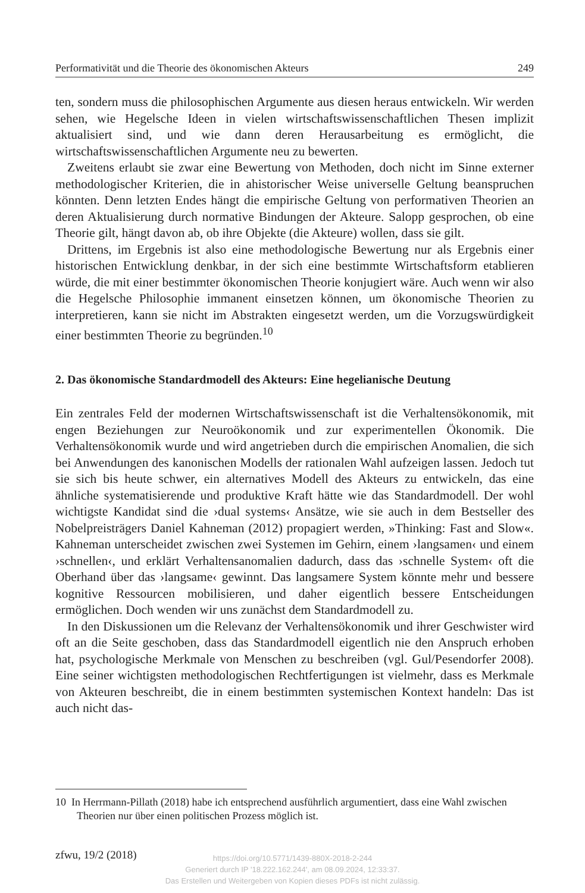Performativität und die Theorie des ökonomischen Akteurs 249
ten, sondern muss die philosophischen Argumente aus diesen heraus entwickeln. Wir werden sehen, wie Hegelsche Ideen in vielen wirtschaftswissenschaftlichen Thesen implizit aktualisiert sind, und wie dann deren Herausarbeitung es ermöglicht, die wirtschaftswissenschaftlichen Argumente neu zu bewerten.
Zweitens erlaubt sie zwar eine Bewertung von Methoden, doch nicht im Sinne externer methodologischer Kriterien, die in ahistorischer Weise universelle Geltung beanspruchen könnten. Denn letzten Endes hängt die empirische Geltung von performativen Theorien an deren Aktualisierung durch normative Bindungen der Akteure. Salopp gesprochen, ob eine Theorie gilt, hängt davon ab, ob ihre Objekte (die Akteure) wollen, dass sie gilt.
Drittens, im Ergebnis ist also eine methodologische Bewertung nur als Ergebnis einer historischen Entwicklung denkbar, in der sich eine bestimmte Wirtschaftsform etablieren würde, die mit einer bestimmter ökonomischen Theorie konjugiert wäre. Auch wenn wir also die Hegelsche Philosophie immanent einsetzen können, um ökonomische Theorien zu interpretieren, kann sie nicht im Abstrakten eingesetzt werden, um die Vorzugswürdigkeit einer bestimmten Theorie zu begründen.<sup>10</sup>
2. Das ökonomische Standardmodell des Akteurs: Eine hegelianische Deutung
Ein zentrales Feld der modernen Wirtschaftswissenschaft ist die Verhaltensökonomik, mit engen Beziehungen zur Neuroökonomik und zur experimentellen Ökonomik. Die Verhaltensökonomik wurde und wird angetrieben durch die empirischen Anomalien, die sich bei Anwendungen des kanonischen Modells der rationalen Wahl aufzeigen lassen. Jedoch tut sie sich bis heute schwer, ein alternatives Modell des Akteurs zu entwickeln, das eine ähnliche systematisierende und produktive Kraft hätte wie das Standardmodell. Der wohl wichtigste Kandidat sind die ›dual systems‹ Ansätze, wie sie auch in dem Bestseller des Nobelpreisträgers Daniel Kahneman (2012) propagiert werden, »Thinking: Fast and Slow«. Kahneman unterscheidet zwischen zwei Systemen im Gehirn, einem ›langsamen‹ und einem ›schnellen‹, und erklärt Verhaltensanomalien dadurch, dass das ›schnelle System‹ oft die Oberhand über das ›langsame‹ gewinnt. Das langsamere System könnte mehr und bessere kognitive Ressourcen mobilisieren, und daher eigentlich bessere Entscheidungen ermöglichen. Doch wenden wir uns zunächst dem Standardmodell zu.
In den Diskussionen um die Relevanz der Verhaltensökonomik und ihrer Geschwister wird oft an die Seite geschoben, dass das Standardmodell eigentlich nie den Anspruch erhoben hat, psychologische Merkmale von Menschen zu beschreiben (vgl. Gul/Pesendorfer 2008). Eine seiner wichtigsten methodologischen Rechtfertigungen ist vielmehr, dass es Merkmale von Akteuren beschreibt, die in einem bestimmten systemischen Kontext handeln: Das ist auch nicht das-
10 In Herrmann-Pillath (2018) habe ich entsprechend ausführlich argumentiert, dass eine Wahl zwischen Theorien nur über einen politischen Prozess möglich ist.
zfwu, 19/2 (2018)
https://doi.org/10.5771/1439-880X-2018-2-244
Generiert durch IP '18.222.162.244', am 08.09.2024, 12:33:37.
Das Erstellen und Weitergeben von Kopien dieses PDFs ist nicht zulässig.